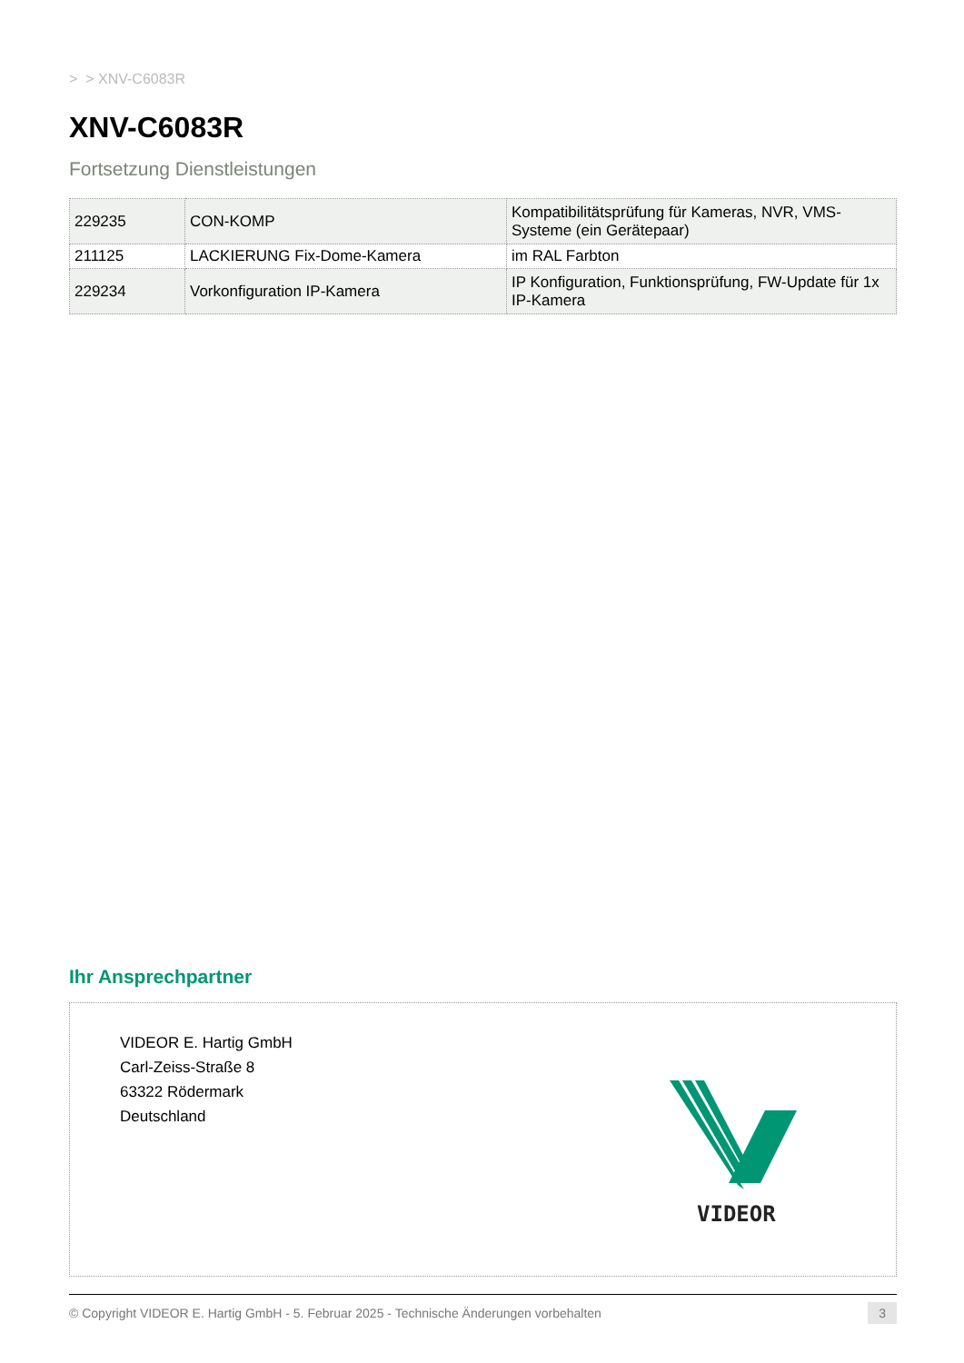> > XNV-C6083R
XNV-C6083R
Fortsetzung Dienstleistungen
| 229235 | CON-KOMP | Kompatibilitätsprüfung für Kameras, NVR, VMS-Systeme (ein Gerätepaar) |
| 211125 | LACKIERUNG Fix-Dome-Kamera | im RAL Farbton |
| 229234 | Vorkonfiguration IP-Kamera | IP Konfiguration, Funktionsprüfung, FW-Update für 1x IP-Kamera |
Ihr Ansprechpartner
VIDEOR E. Hartig GmbH
Carl-Zeiss-Straße 8
63322 Rödermark
Deutschland
VIDEOR
© Copyright VIDEOR E. Hartig GmbH - 5. Februar 2025 - Technische Änderungen vorbehalten 3